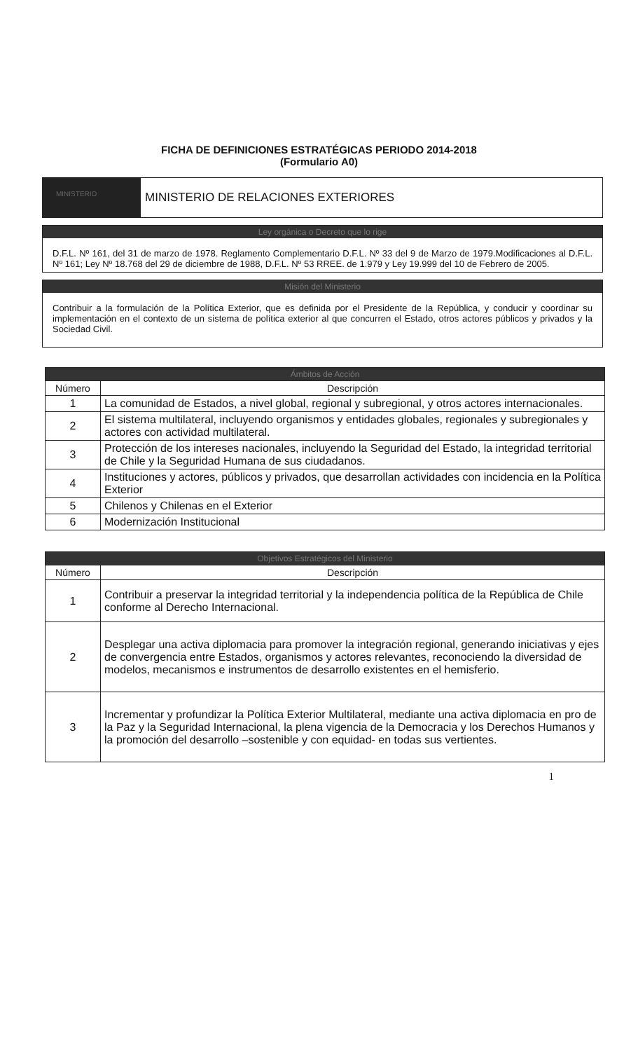FICHA DE DEFINICIONES ESTRATÉGICAS PERIODO 2014-2018
(Formulario A0)
MINISTERIO
MINISTERIO DE RELACIONES EXTERIORES
Ley orgánica o Decreto que lo rige
D.F.L. Nº 161, del 31 de marzo de 1978. Reglamento Complementario D.F.L. Nº 33 del 9 de Marzo de 1979.Modificaciones al D.F.L. Nº 161; Ley Nº 18.768 del 29 de diciembre de 1988, D.F.L. Nº 53 RREE. de 1.979 y Ley 19.999 del 10 de Febrero de 2005.
Misión del Ministerio
Contribuir a la formulación de la Política Exterior, que es definida por el Presidente de la República, y conducir y coordinar su implementación en el contexto de un sistema de política exterior al que concurren el Estado, otros actores públicos y privados y la Sociedad Civil.
| Ámbitos de Acción | |
| Número | Descripción |
| 1 | La comunidad de Estados, a nivel global, regional y subregional, y otros actores internacionales. |
| 2 | El sistema multilateral, incluyendo organismos y entidades globales, regionales y subregionales y actores con actividad multilateral. |
| 3 | Protección de los intereses nacionales, incluyendo la Seguridad del Estado, la integridad territorial de Chile y la Seguridad Humana de sus ciudadanos. |
| 4 | Instituciones y actores, públicos y privados, que desarrollan actividades con incidencia en la Política Exterior |
| 5 | Chilenos y Chilenas en el Exterior |
| 6 | Modernización Institucional |
| Objetivos Estratégicos del Ministerio | |
| Número | Descripción |
| 1 | Contribuir a preservar la integridad territorial y la independencia política de la República de Chile conforme al Derecho Internacional. |
| 2 | Desplegar una activa diplomacia para promover la integración regional, generando iniciativas y ejes de convergencia entre Estados, organismos y actores relevantes, reconociendo la diversidad de modelos, mecanismos e instrumentos de desarrollo existentes en el hemisferio. |
| 3 | Incrementar y profundizar la Política Exterior Multilateral, mediante una activa diplomacia en pro de la Paz y la Seguridad Internacional, la plena vigencia de la Democracia y los Derechos Humanos y la promoción del desarrollo –sostenible y con equidad- en todas sus vertientes. |
1